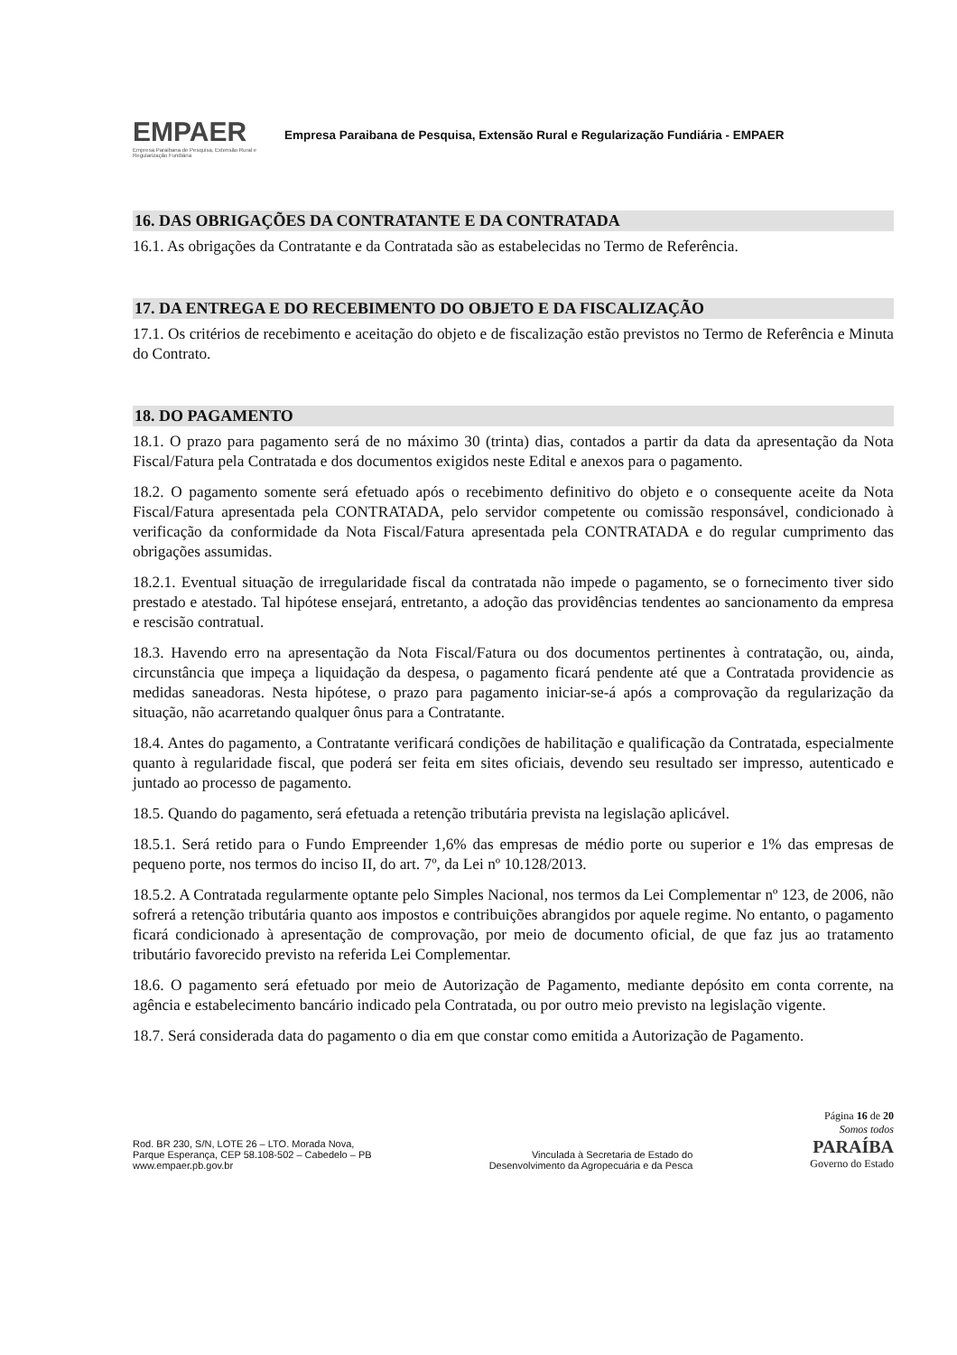EMPAER
Empresa Paraibana de Pesquisa, Extensão Rural e Regularização Fundiária
Empresa Paraibana de Pesquisa, Extensão Rural e Regularização Fundiária - EMPAER
16. DAS OBRIGAÇÕES DA CONTRATANTE E DA CONTRATADA
16.1. As obrigações da Contratante e da Contratada são as estabelecidas no Termo de Referência.
17. DA ENTREGA E DO RECEBIMENTO DO OBJETO E DA FISCALIZAÇÃO
17.1. Os critérios de recebimento e aceitação do objeto e de fiscalização estão previstos no Termo de Referência e Minuta do Contrato.
18. DO PAGAMENTO
18.1. O prazo para pagamento será de no máximo 30 (trinta) dias, contados a partir da data da apresentação da Nota Fiscal/Fatura pela Contratada e dos documentos exigidos neste Edital e anexos para o pagamento.
18.2. O pagamento somente será efetuado após o recebimento definitivo do objeto e o consequente aceite da Nota Fiscal/Fatura apresentada pela CONTRATADA, pelo servidor competente ou comissão responsável, condicionado à verificação da conformidade da Nota Fiscal/Fatura apresentada pela CONTRATADA e do regular cumprimento das obrigações assumidas.
18.2.1. Eventual situação de irregularidade fiscal da contratada não impede o pagamento, se o fornecimento tiver sido prestado e atestado. Tal hipótese ensejará, entretanto, a adoção das providências tendentes ao sancionamento da empresa e rescisão contratual.
18.3. Havendo erro na apresentação da Nota Fiscal/Fatura ou dos documentos pertinentes à contratação, ou, ainda, circunstância que impeça a liquidação da despesa, o pagamento ficará pendente até que a Contratada providencie as medidas saneadoras. Nesta hipótese, o prazo para pagamento iniciar-se-á após a comprovação da regularização da situação, não acarretando qualquer ônus para a Contratante.
18.4. Antes do pagamento, a Contratante verificará condições de habilitação e qualificação da Contratada, especialmente quanto à regularidade fiscal, que poderá ser feita em sites oficiais, devendo seu resultado ser impresso, autenticado e juntado ao processo de pagamento.
18.5. Quando do pagamento, será efetuada a retenção tributária prevista na legislação aplicável.
18.5.1. Será retido para o Fundo Empreender 1,6% das empresas de médio porte ou superior e 1% das empresas de pequeno porte, nos termos do inciso II, do art. 7º, da Lei nº 10.128/2013.
18.5.2. A Contratada regularmente optante pelo Simples Nacional, nos termos da Lei Complementar nº 123, de 2006, não sofrerá a retenção tributária quanto aos impostos e contribuições abrangidos por aquele regime. No entanto, o pagamento ficará condicionado à apresentação de comprovação, por meio de documento oficial, de que faz jus ao tratamento tributário favorecido previsto na referida Lei Complementar.
18.6. O pagamento será efetuado por meio de Autorização de Pagamento, mediante depósito em conta corrente, na agência e estabelecimento bancário indicado pela Contratada, ou por outro meio previsto na legislação vigente.
18.7. Será considerada data do pagamento o dia em que constar como emitida a Autorização de Pagamento.
Rod. BR 230, S/N, LOTE 26 – LTO. Morada Nova,
Parque Esperança, CEP 58.108-502 – Cabedelo – PB
www.empaer.pb.gov.br
Vinculada à Secretaria de Estado do
Desenvolvimento da Agropecuária e da Pesca
Página 16 de 20
Somos todos
PARAÍBA
Governo do Estado